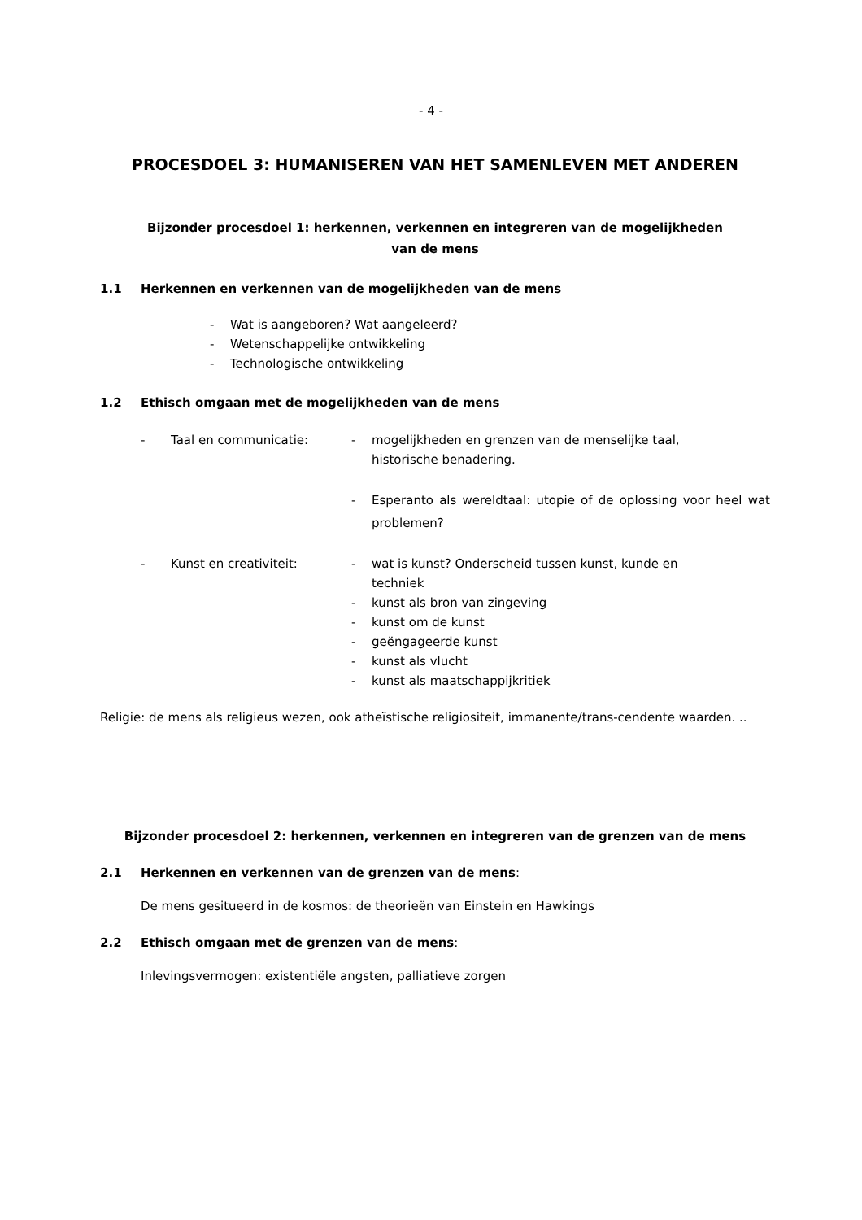- 4 -
PROCESDOEL 3: HUMANISEREN VAN HET SAMENLEVEN MET ANDEREN
Bijzonder procesdoel 1: herkennen, verkennen en integreren van de mogelijkheden
van de mens
1.1 Herkennen en verkennen van de mogelijkheden van de mens
- Wat is aangeboren? Wat aangeleerd?
- Wetenschappelijke ontwikkeling
- Technologische ontwikkeling
1.2 Ethisch omgaan met de mogelijkheden van de mens
- Taal en communicatie: - mogelijkheden en grenzen van de menselijke taal,
historische benadering.
- Esperanto als wereldtaal: utopie of de oplossing voor heel wat problemen?
- Kunst en creativiteit: - wat is kunst? Onderscheid tussen kunst, kunde en
techniek
- kunst als bron van zingeving
- kunst om de kunst
- geëngageerde kunst
- kunst als vlucht
- kunst als maatschappijkritiek
Religie: de mens als religieus wezen, ook atheïstische religiositeit, immanente/trans-cendente waarden. ..
Bijzonder procesdoel 2: herkennen, verkennen en integreren van de grenzen van de mens
2.1 Herkennen en verkennen van de grenzen van de mens:
De mens gesitueerd in de kosmos: de theorieën van Einstein en Hawkings
2.2 Ethisch omgaan met de grenzen van de mens:
Inlevingsvermogen: existentiële angsten, palliatieve zorgen